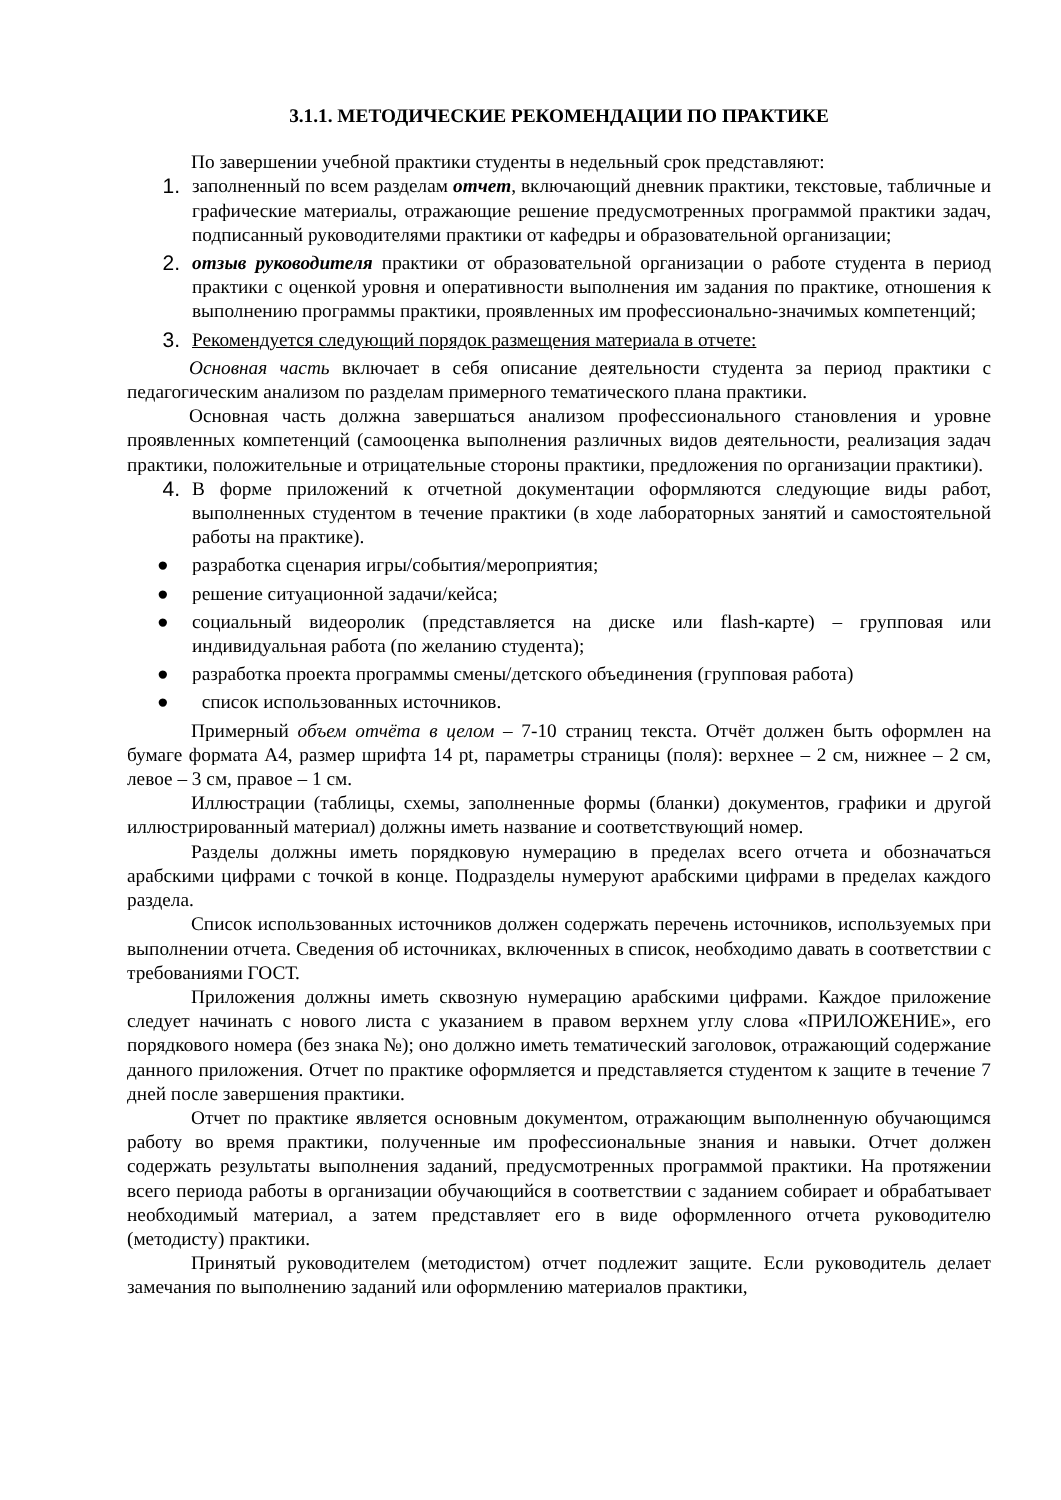3.1.1. МЕТОДИЧЕСКИЕ РЕКОМЕНДАЦИИ ПО ПРАКТИКЕ
По завершении учебной практики студенты в недельный срок представляют:
1. заполненный по всем разделам отчет, включающий дневник практики, текстовые, табличные и графические материалы, отражающие решение предусмотренных программой практики задач, подписанный руководителями практики от кафедры и образовательной организации;
2. отзыв руководителя практики от образовательной организации о работе студента в период практики с оценкой уровня и оперативности выполнения им задания по практике, отношения к выполнению программы практики, проявленных им профессионально-значимых компетенций;
3. Рекомендуется следующий порядок размещения материала в отчете:
Основная часть включает в себя описание деятельности студента за период практики с педагогическим анализом по разделам примерного тематического плана практики.
Основная часть должна завершаться анализом профессионального становления и уровне проявленных компетенций (самооценка выполнения различных видов деятельности, реализация задач практики, положительные и отрицательные стороны практики, предложения по организации практики).
4. В форме приложений к отчетной документации оформляются следующие виды работ, выполненных студентом в течение практики (в ходе лабораторных занятий и самостоятельной работы на практике).
● разработка сценария игры/события/мероприятия;
● решение ситуационной задачи/кейса;
● социальный видеоролик (представляется на диске или flash-карте) – групповая или индивидуальная работа (по желанию студента);
● разработка проекта программы смены/детского объединения (групповая работа)
● список использованных источников.
Примерный объем отчёта в целом – 7-10 страниц текста. Отчёт должен быть оформлен на бумаге формата А4, размер шрифта 14 pt, параметры страницы (поля): верхнее – 2 см, нижнее – 2 см, левое – 3 см, правое – 1 см.
Иллюстрации (таблицы, схемы, заполненные формы (бланки) документов, графики и другой иллюстрированный материал) должны иметь название и соответствующий номер.
Разделы должны иметь порядковую нумерацию в пределах всего отчета и обозначаться арабскими цифрами с точкой в конце. Подразделы нумеруют арабскими цифрами в пределах каждого раздела.
Список использованных источников должен содержать перечень источников, используемых при выполнении отчета. Сведения об источниках, включенных в список, необходимо давать в соответствии с требованиями ГОСТ.
Приложения должны иметь сквозную нумерацию арабскими цифрами. Каждое приложение следует начинать с нового листа с указанием в правом верхнем углу слова «ПРИЛОЖЕНИЕ», его порядкового номера (без знака №); оно должно иметь тематический заголовок, отражающий содержание данного приложения. Отчет по практике оформляется и представляется студентом к защите в течение 7 дней после завершения практики.
Отчет по практике является основным документом, отражающим выполненную обучающимся работу во время практики, полученные им профессиональные знания и навыки. Отчет должен содержать результаты выполнения заданий, предусмотренных программой практики. На протяжении всего периода работы в организации обучающийся в соответствии с заданием собирает и обрабатывает необходимый материал, а затем представляет его в виде оформленного отчета руководителю (методисту) практики.
Принятый руководителем (методистом) отчет подлежит защите. Если руководитель делает замечания по выполнению заданий или оформлению материалов практики,